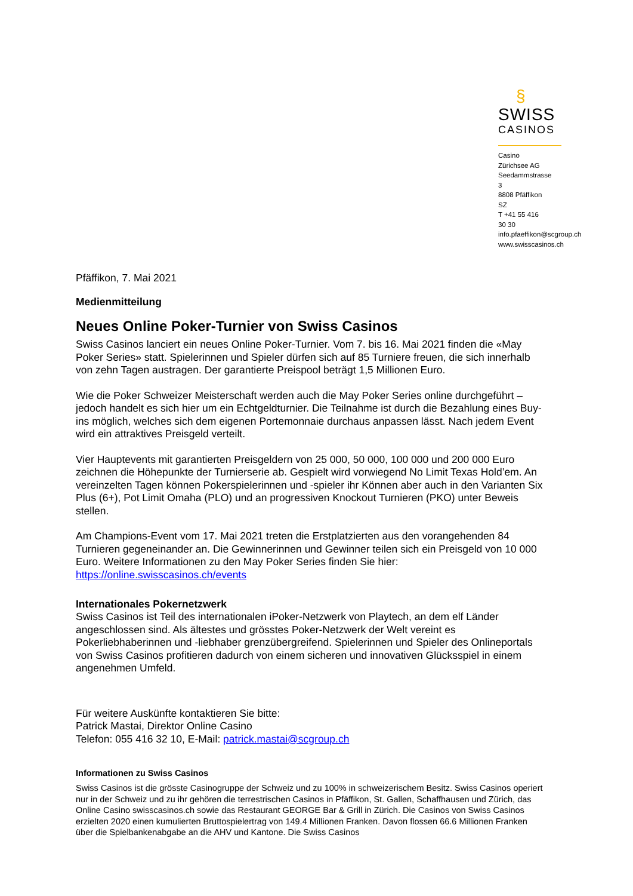§
SWISS
CASINOS
Casino Zürichsee AG
Seedammstrasse 3
8808 Pfäffikon SZ
T +41 55 416 30 30
info.pfaeffikon@scgroup.ch
www.swisscasinos.ch
Pfäffikon, 7. Mai 2021
Medienmitteilung
Neues Online Poker-Turnier von Swiss Casinos
Swiss Casinos lanciert ein neues Online Poker-Turnier. Vom 7. bis 16. Mai 2021 finden die «May Poker Series» statt. Spielerinnen und Spieler dürfen sich auf 85 Turniere freuen, die sich innerhalb von zehn Tagen austragen. Der garantierte Preispool beträgt 1,5 Millionen Euro.
Wie die Poker Schweizer Meisterschaft werden auch die May Poker Series online durchgeführt – jedoch handelt es sich hier um ein Echtgeldturnier. Die Teilnahme ist durch die Bezahlung eines Buy-ins möglich, welches sich dem eigenen Portemonnaie durchaus anpassen lässt. Nach jedem Event wird ein attraktives Preisgeld verteilt.
Vier Hauptevents mit garantierten Preisgeldern von 25 000, 50 000, 100 000 und 200 000 Euro zeichnen die Höhepunkte der Turnierserie ab. Gespielt wird vorwiegend No Limit Texas Hold’em. An vereinzelten Tagen können Pokerspielerinnen und -spieler ihr Können aber auch in den Varianten Six Plus (6+), Pot Limit Omaha (PLO) und an progressiven Knockout Turnieren (PKO) unter Beweis stellen.
Am Champions-Event vom 17. Mai 2021 treten die Erstplatzierten aus den vorangehenden 84 Turnieren gegeneinander an. Die Gewinnerinnen und Gewinner teilen sich ein Preisgeld von 10 000 Euro. Weitere Informationen zu den May Poker Series finden Sie hier: https://online.swisscasinos.ch/events
Internationales Pokernetzwerk
Swiss Casinos ist Teil des internationalen iPoker-Netzwerk von Playtech, an dem elf Länder angeschlossen sind. Als ältestes und grösstes Poker-Netzwerk der Welt vereint es Pokerliebhaberinnen und -liebhaber grenzübergreifend. Spielerinnen und Spieler des Onlineportals von Swiss Casinos profitieren dadurch von einem sicheren und innovativen Glücksspiel in einem angenehmen Umfeld.
Für weitere Auskünfte kontaktieren Sie bitte:
Patrick Mastai, Direktor Online Casino
Telefon: 055 416 32 10, E-Mail: patrick.mastai@scgroup.ch
Informationen zu Swiss Casinos
Swiss Casinos ist die grösste Casinogruppe der Schweiz und zu 100% in schweizerischem Besitz. Swiss Casinos operiert nur in der Schweiz und zu ihr gehören die terrestrischen Casinos in Pfäffikon, St. Gallen, Schaffhausen und Zürich, das Online Casino swisscasinos.ch sowie das Restaurant GEORGE Bar & Grill in Zürich. Die Casinos von Swiss Casinos erzielten 2020 einen kumulierten Bruttospielertrag von 149.4 Millionen Franken. Davon flossen 66.6 Millionen Franken über die Spielbankenabgabe an die AHV und Kantone. Die Swiss Casinos